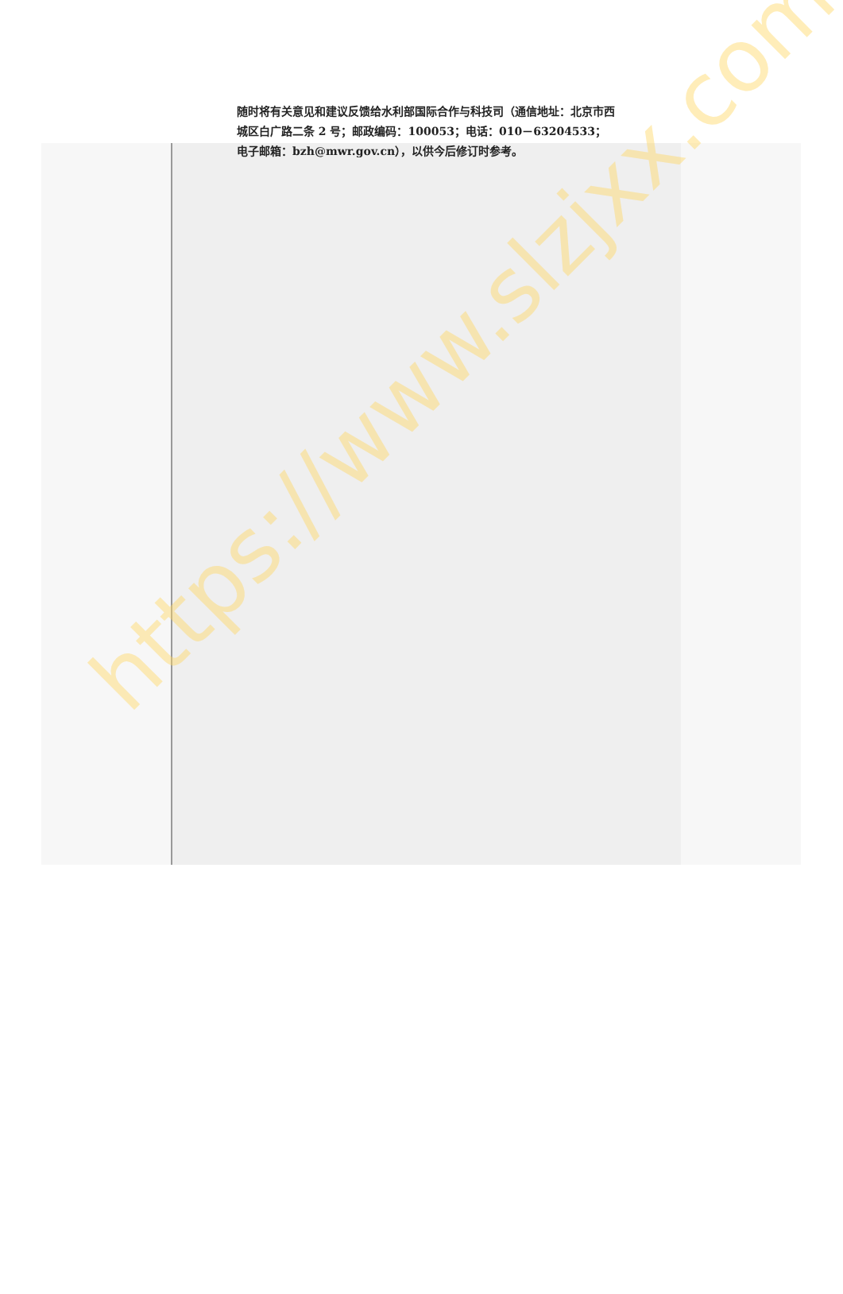随时将有关意见和建议反馈给水利部国际合作与科技司（通信地址：北京市西城区白广路二条 2 号；邮政编码：100053；电话：010－63204533；电子邮箱：bzh@mwr.gov.cn），以供今后修订时参考。
https://www.slzjxx.com